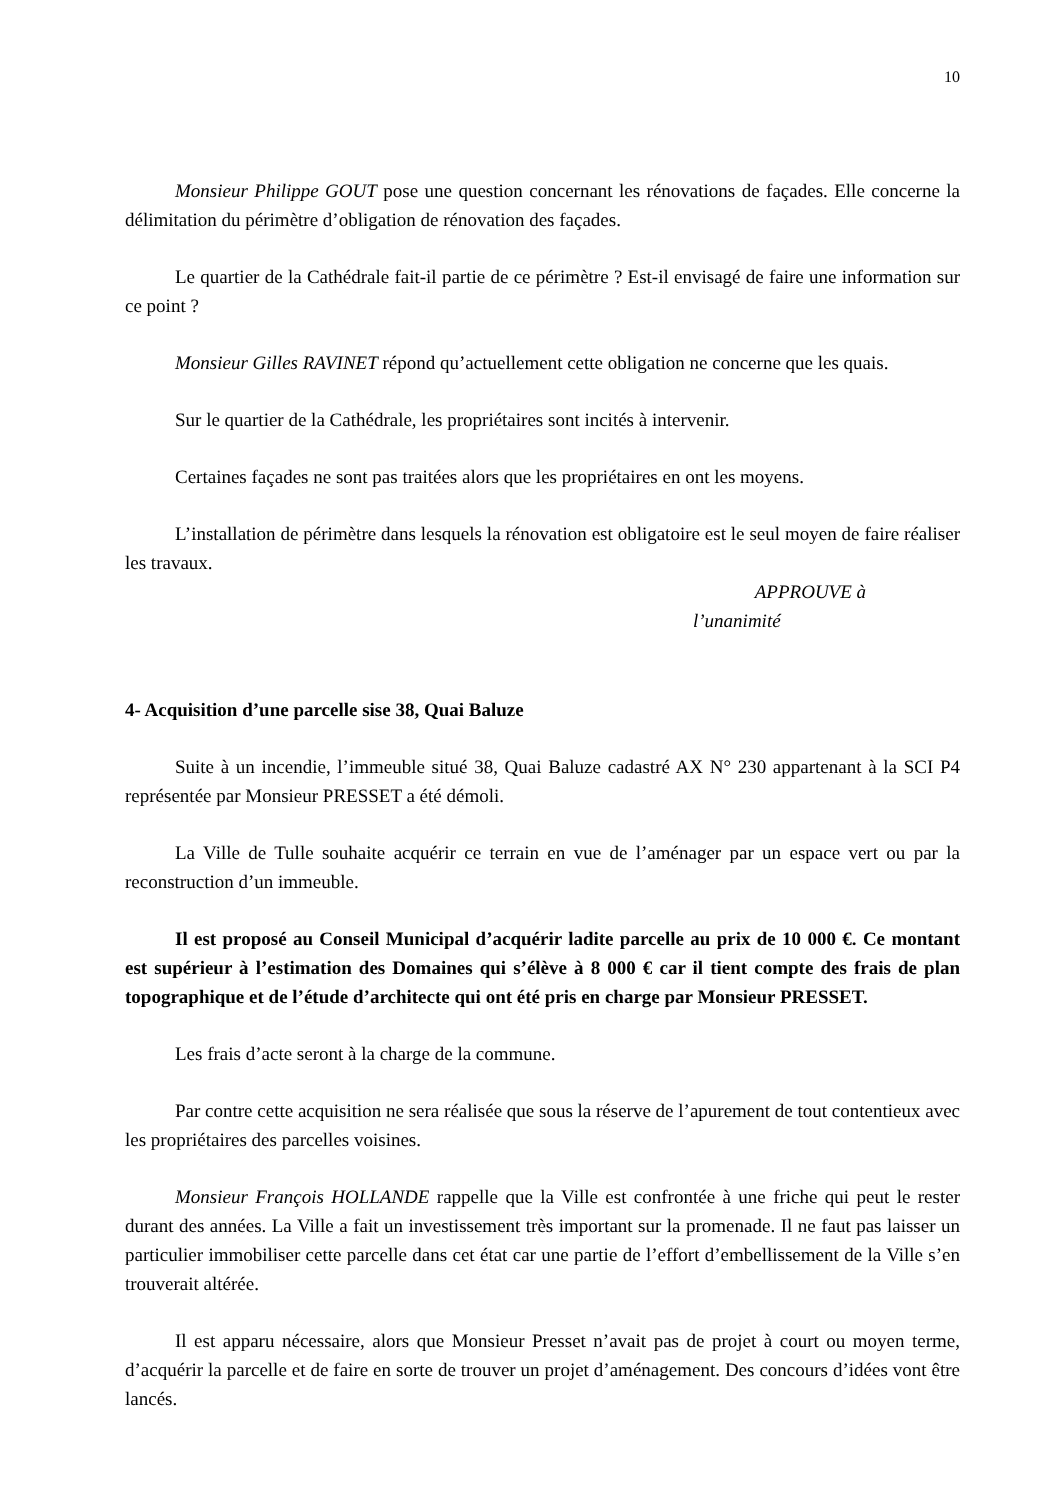10
Monsieur Philippe GOUT pose une question concernant les rénovations de façades. Elle concerne la délimitation du périmètre d’obligation de rénovation des façades.
Le quartier de la Cathédrale fait-il partie de ce périmètre ? Est-il envisagé de faire une information sur ce point ?
Monsieur Gilles RAVINET répond qu’actuellement cette obligation ne concerne que les quais.
Sur le quartier de la Cathédrale, les propriétaires sont incités à intervenir.
Certaines façades ne sont pas traitées alors que les propriétaires en ont les moyens.
L’installation de périmètre dans lesquels la rénovation est obligatoire est le seul moyen de faire réaliser les travaux.
APPROUVE à
l’unanimité
4- Acquisition d’une parcelle sise 38, Quai Baluze
Suite à un incendie, l’immeuble situé 38, Quai Baluze cadastré AX N° 230 appartenant à la SCI P4 représentée par Monsieur PRESSET a été démoli.
La Ville de Tulle souhaite acquérir ce terrain en vue de l’aménager par un espace vert ou par la reconstruction d’un immeuble.
Il est proposé au Conseil Municipal d’acquérir ladite parcelle au prix de 10 000 €. Ce montant est supérieur à l’estimation des Domaines qui s’élève à 8 000 € car il tient compte des frais de plan topographique et de l’étude d’architecte qui ont été pris en charge par Monsieur PRESSET.
Les frais d’acte seront à la charge de la commune.
Par contre cette acquisition ne sera réalisée que sous la réserve de l’apurement de tout contentieux avec les propriétaires des parcelles voisines.
Monsieur François HOLLANDE rappelle que la Ville est confrontée à une friche qui peut le rester durant des années. La Ville a fait un investissement très important sur la promenade. Il ne faut pas laisser un particulier immobiliser cette parcelle dans cet état car une partie de l’effort d’embellissement de la Ville s’en trouverait altérée.
Il est apparu nécessaire, alors que Monsieur Presset n’avait pas de projet à court ou moyen terme, d’acquérir la parcelle et de faire en sorte de trouver un projet d’aménagement. Des concours d’idées vont être lancés.